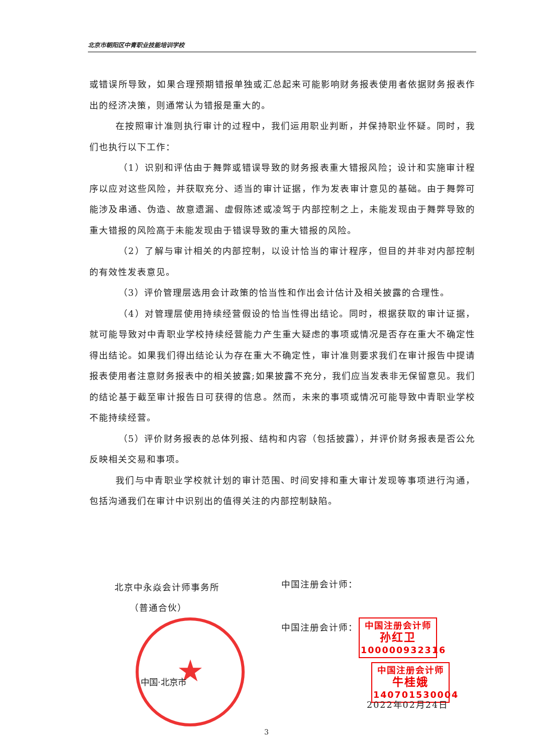北京市朝阳区中青职业技能培训学校
或错误所导致，如果合理预期错报单独或汇总起来可能影响财务报表使用者依据财务报表作出的经济决策，则通常认为错报是重大的。
在按照审计准则执行审计的过程中，我们运用职业判断，并保持职业怀疑。同时，我们也执行以下工作：
（1）识别和评估由于舞弊或错误导致的财务报表重大错报风险；设计和实施审计程序以应对这些风险，并获取充分、适当的审计证据，作为发表审计意见的基础。由于舞弊可能涉及串通、伪造、故意遗漏、虚假陈述或凌驾于内部控制之上，未能发现由于舞弊导致的重大错报的风险高于未能发现由于错误导致的重大错报的风险。
（2）了解与审计相关的内部控制，以设计恰当的审计程序，但目的并非对内部控制的有效性发表意见。
（3）评价管理层选用会计政策的恰当性和作出会计估计及相关披露的合理性。
（4）对管理层使用持续经营假设的恰当性得出结论。同时，根据获取的审计证据，就可能导致对中青职业学校持续经营能力产生重大疑虑的事项或情况是否存在重大不确定性得出结论。如果我们得出结论认为存在重大不确定性，审计准则要求我们在审计报告中提请报表使用者注意财务报表中的相关披露;如果披露不充分，我们应当发表非无保留意见。我们的结论基于截至审计报告日可获得的信息。然而，未来的事项或情况可能导致中青职业学校不能持续经营。
（5）评价财务报表的总体列报、结构和内容（包括披露），并评价财务报表是否公允反映相关交易和事项。
我们与中青职业学校就计划的审计范围、时间安排和重大审计发现等事项进行沟通，包括沟通我们在审计中识别出的值得关注的内部控制缺陷。
北京中永焱会计师事务所
（普通合伙）
★
中国·北京市
中国注册会计师：
中国注册会计师：
中国注册会计师
孙红卫
100000932316
中国注册会计师
牛桂娥
140701530004
2022年02月24日
3